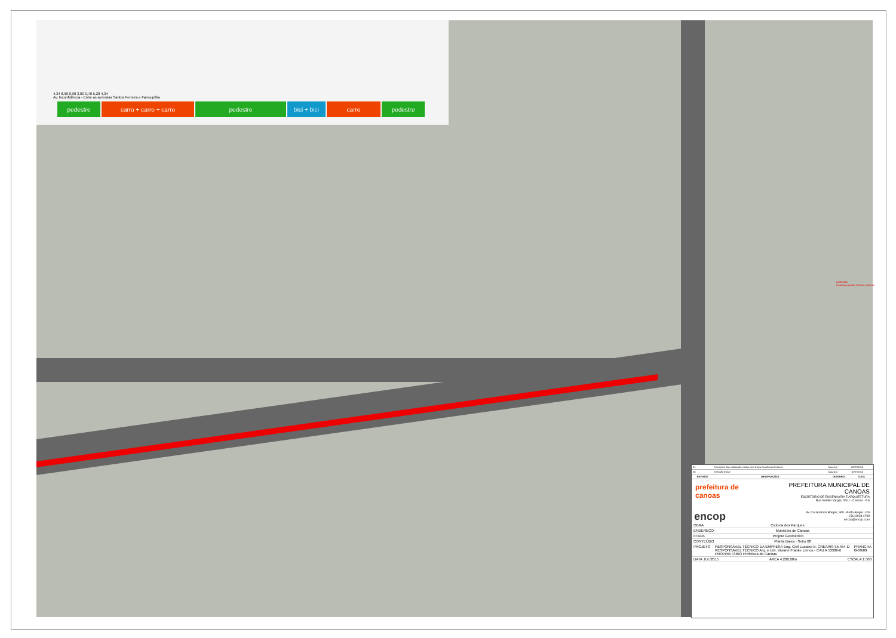4,34 8,90 8,98 3,00 0,70 5,20 4,34
Av. Inconfidência - Entre as avenidas Santos Ferreira e Farroupilha
pedestre carro + carro + carro pedestre bici + bici
carro pedestre
LEGENDA
Ciclovia projetada Ciclovia existente
| 01 | Correções das solicitações feitas pela Caixa Econômica Federal | Mauricio | 08/07/2016 |
| 00 | Emissão Inicial | Mauricio | 15/07/2015 |
| REVISÃO | OBSERVAÇÕES | DESENHO | DATA |
prefeitura de canoas
PREFEITURA MUNICIPAL DE CANOAS
ESCRITÓRIO DE ENGENHARIA E ARQUITETURA
Rua Getúlio Vargas, 5001 - Canoas - RS
encop
Av. Cel Aparício Borges, 965 - Porto Alegre - RS
(51) 3028-4799
encop@encop.com
OBRA Ciclovia dos Parques
ENDEREÇO Município de Canoas
ETAPA Projeto Geométrico
CONTEÚDO Planta Baixa - Setor 08
PROJETO RESPONSÁVEL TÉCNICO DA EMPRESA Eng. Civil Luciano B. CREA/RS 55.454-D
RESPONSÁVEL TÉCNICO Arq. e Urb. Viviane Franke Lemos - CAU A 53386-6
PROPRIETÁRIO Prefeitura de Canoas PRANCHA
G-09/09
DATA JUL/2015 ÁREA 4.200,00m ESCALA 1:500